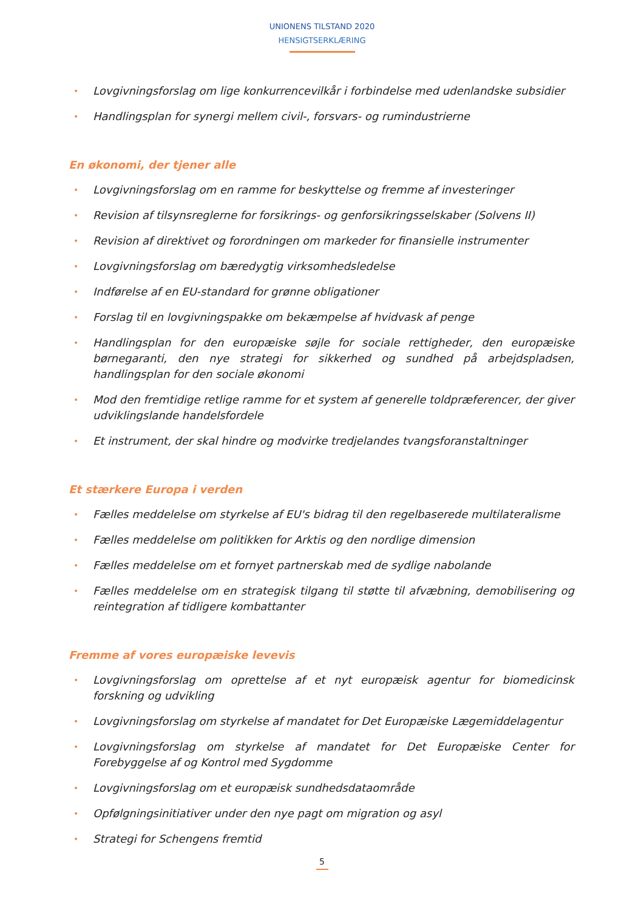UNIONENS TILSTAND 2020
HENSIGTSERKLÆRING
• Lovgivningsforslag om lige konkurrencevilkår i forbindelse med udenlandske subsidier
• Handlingsplan for synergi mellem civil-, forsvars- og rumindustrierne
En økonomi, der tjener alle
• Lovgivningsforslag om en ramme for beskyttelse og fremme af investeringer
• Revision af tilsynsreglerne for forsikrings- og genforsikringsselskaber (Solvens II)
• Revision af direktivet og forordningen om markeder for finansielle instrumenter
• Lovgivningsforslag om bæredygtig virksomhedsledelse
• Indførelse af en EU-standard for grønne obligationer
• Forslag til en lovgivningspakke om bekæmpelse af hvidvask af penge
• Handlingsplan for den europæiske søjle for sociale rettigheder, den europæiske børnegaranti, den nye strategi for sikkerhed og sundhed på arbejdspladsen, handlingsplan for den sociale økonomi
• Mod den fremtidige retlige ramme for et system af generelle toldpræferencer, der giver udviklingslande handelsfordele
• Et instrument, der skal hindre og modvirke tredjelandes tvangsforanstaltninger
Et stærkere Europa i verden
• Fælles meddelelse om styrkelse af EU's bidrag til den regelbaserede multilateralisme
• Fælles meddelelse om politikken for Arktis og den nordlige dimension
• Fælles meddelelse om et fornyet partnerskab med de sydlige nabolande
• Fælles meddelelse om en strategisk tilgang til støtte til afvæbning, demobilisering og reintegration af tidligere kombattanter
Fremme af vores europæiske levevis
• Lovgivningsforslag om oprettelse af et nyt europæisk agentur for biomedicinsk forskning og udvikling
• Lovgivningsforslag om styrkelse af mandatet for Det Europæiske Lægemiddelagentur
• Lovgivningsforslag om styrkelse af mandatet for Det Europæiske Center for Forebyggelse af og Kontrol med Sygdomme
• Lovgivningsforslag om et europæisk sundhedsdataområde
• Opfølgningsinitiativer under den nye pagt om migration og asyl
• Strategi for Schengens fremtid
5